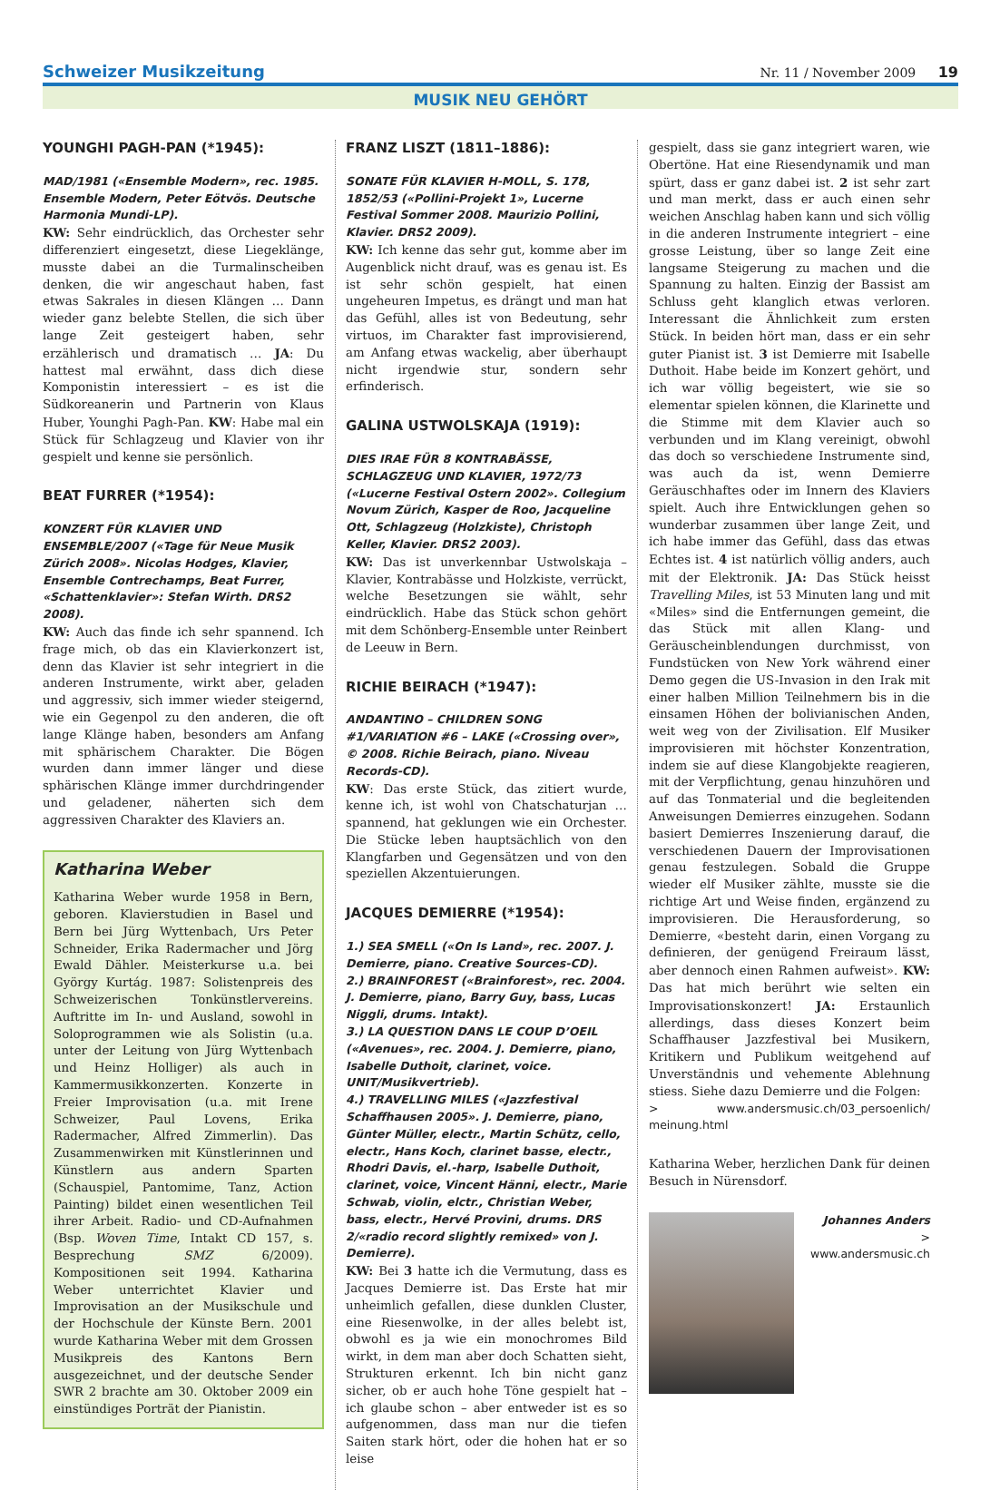Schweizer Musikzeitung
Nr. 11 / November 2009 19
MUSIK NEU GEHÖRT
YOUNGHI PAGH-PAN (*1945):
MAD/1981 («Ensemble Modern», rec. 1985. Ensemble Modern, Peter Eötvös. Deutsche Harmonia Mundi-LP).
KW: Sehr eindrücklich, das Orchester sehr differenziert eingesetzt, diese Liegeklänge, musste dabei an die Turmalinscheiben denken, die wir angeschaut haben, fast etwas Sakrales in diesen Klängen … Dann wieder ganz belebte Stellen, die sich über lange Zeit gesteigert haben, sehr erzählerisch und dramatisch … JA: Du hattest mal erwähnt, dass dich diese Komponistin interessiert – es ist die Südkoreanerin und Partnerin von Klaus Huber, Younghi Pagh-Pan. KW: Habe mal ein Stück für Schlagzeug und Klavier von ihr gespielt und kenne sie persönlich.
BEAT FURRER (*1954):
KONZERT FÜR KLAVIER UND ENSEMBLE/2007 («Tage für Neue Musik Zürich 2008». Nicolas Hodges, Klavier, Ensemble Contrechamps, Beat Furrer, «Schattenklavier»: Stefan Wirth. DRS2 2008).
KW: Auch das finde ich sehr spannend. Ich frage mich, ob das ein Klavierkonzert ist, denn das Klavier ist sehr integriert in die anderen Instrumente, wirkt aber, geladen und aggressiv, sich immer wieder steigernd, wie ein Gegenpol zu den anderen, die oft lange Klänge haben, besonders am Anfang mit sphärischem Charakter. Die Bögen wurden dann immer länger und diese sphärischen Klänge immer durchdringender und geladener, näherten sich dem aggressiven Charakter des Klaviers an.
Katharina Weber
Katharina Weber wurde 1958 in Bern, geboren. Klavierstudien in Basel und Bern bei Jürg Wyttenbach, Urs Peter Schneider, Erika Radermacher und Jörg Ewald Dähler. Meisterkurse u.a. bei György Kurtág. 1987: Solistenpreis des Schweizerischen Tonkünstlervereins. Auftritte im In- und Ausland, sowohl in Soloprogrammen wie als Solistin (u.a. unter der Leitung von Jürg Wyttenbach und Heinz Holliger) als auch in Kammermusikkonzerten. Konzerte in Freier Improvisation (u.a. mit Irene Schweizer, Paul Lovens, Erika Radermacher, Alfred Zimmerlin). Das Zusammenwirken mit Künstlerinnen und Künstlern aus andern Sparten (Schauspiel, Pantomime, Tanz, Action Painting) bildet einen wesentlichen Teil ihrer Arbeit. Radio- und CD-Aufnahmen (Bsp. Woven Time, Intakt CD 157, s. Besprechung SMZ 6/2009). Kompositionen seit 1994. Katharina Weber unterrichtet Klavier und Improvisation an der Musikschule und der Hochschule der Künste Bern. 2001 wurde Katharina Weber mit dem Grossen Musikpreis des Kantons Bern ausgezeichnet, und der deutsche Sender SWR 2 brachte am 30. Oktober 2009 ein einstündiges Porträt der Pianistin.
FRANZ LISZT (1811–1886):
SONATE FÜR KLAVIER H-MOLL, S. 178, 1852/53 («Pollini-Projekt 1», Lucerne Festival Sommer 2008. Maurizio Pollini, Klavier. DRS2 2009).
KW: Ich kenne das sehr gut, komme aber im Augenblick nicht drauf, was es genau ist. Es ist sehr schön gespielt, hat einen ungeheuren Impetus, es drängt und man hat das Gefühl, alles ist von Bedeutung, sehr virtuos, im Charakter fast improvisierend, am Anfang etwas wackelig, aber überhaupt nicht irgendwie stur, sondern sehr erfinderisch.
GALINA USTWOLSKAJA (1919):
DIES IRAE FÜR 8 KONTRABÄSSE, SCHLAGZEUG UND KLAVIER, 1972/73 («Lucerne Festival Ostern 2002». Collegium Novum Zürich, Kasper de Roo, Jacqueline Ott, Schlagzeug (Holzkiste), Christoph Keller, Klavier. DRS2 2003).
KW: Das ist unverkennbar Ustwolskaja – Klavier, Kontrabässe und Holzkiste, verrückt, welche Besetzungen sie wählt, sehr eindrücklich. Habe das Stück schon gehört mit dem Schönberg-Ensemble unter Reinbert de Leeuw in Bern.
RICHIE BEIRACH (*1947):
ANDANTINO – CHILDREN SONG #1/VARIATION #6 – LAKE («Crossing over», © 2008. Richie Beirach, piano. Niveau Records-CD).
KW: Das erste Stück, das zitiert wurde, kenne ich, ist wohl von Chatschaturjan … spannend, hat geklungen wie ein Orchester. Die Stücke leben hauptsächlich von den Klangfarben und Gegensätzen und von den speziellen Akzentuierungen.
JACQUES DEMIERRE (*1954):
1.) SEA SMELL («On Is Land», rec. 2007. J. Demierre, piano. Creative Sources-CD).
2.) BRAINFOREST («Brainforest», rec. 2004. J. Demierre, piano, Barry Guy, bass, Lucas Niggli, drums. Intakt).
3.) LA QUESTION DANS LE COUP D’OEIL («Avenues», rec. 2004. J. Demierre, piano, Isabelle Duthoit, clarinet, voice. UNIT/Musikvertrieb).
4.) TRAVELLING MILES («Jazzfestival Schaffhausen 2005». J. Demierre, piano, Günter Müller, electr., Martin Schütz, cello, electr., Hans Koch, clarinet basse, electr., Rhodri Davis, el.-harp, Isabelle Duthoit, clarinet, voice, Vincent Hänni, electr., Marie Schwab, violin, elctr., Christian Weber, bass, electr., Hervé Provini, drums. DRS 2/«radio record slightly remixed» von J. Demierre).
KW: Bei 3 hatte ich die Vermutung, dass es Jacques Demierre ist. Das Erste hat mir unheimlich gefallen, diese dunklen Cluster, eine Riesenwolke, in der alles belebt ist, obwohl es ja wie ein monochromes Bild wirkt, in dem man aber doch Schatten sieht, Strukturen erkennt. Ich bin nicht ganz sicher, ob er auch hohe Töne gespielt hat – ich glaube schon – aber entweder ist es so aufgenommen, dass man nur die tiefen Saiten stark hört, oder die hohen hat er so leise
gespielt, dass sie ganz integriert waren, wie Obertöne. Hat eine Riesendynamik und man spürt, dass er ganz dabei ist. 2 ist sehr zart und man merkt, dass er auch einen sehr weichen Anschlag haben kann und sich völlig in die anderen Instrumente integriert – eine grosse Leistung, über so lange Zeit eine langsame Steigerung zu machen und die Spannung zu halten. Einzig der Bassist am Schluss geht klanglich etwas verloren. Interessant die Ähnlichkeit zum ersten Stück. In beiden hört man, dass er ein sehr guter Pianist ist. 3 ist Demierre mit Isabelle Duthoit. Habe beide im Konzert gehört, und ich war völlig begeistert, wie sie so elementar spielen können, die Klarinette und die Stimme mit dem Klavier auch so verbunden und im Klang vereinigt, obwohl das doch so verschiedene Instrumente sind, was auch da ist, wenn Demierre Geräuschhaftes oder im Innern des Klaviers spielt. Auch ihre Entwicklungen gehen so wunderbar zusammen über lange Zeit, und ich habe immer das Gefühl, dass das etwas Echtes ist. 4 ist natürlich völlig anders, auch mit der Elektronik. JA: Das Stück heisst Travelling Miles, ist 53 Minuten lang und mit «Miles» sind die Entfernungen gemeint, die das Stück mit allen Klang- und Geräuscheinblendungen durchmisst, von Fundstücken von New York während einer Demo gegen die US-Invasion in den Irak mit einer halben Million Teilnehmern bis in die einsamen Höhen der bolivianischen Anden, weit weg von der Zivilisation. Elf Musiker improvisieren mit höchster Konzentration, indem sie auf diese Klangobjekte reagieren, mit der Verpflichtung, genau hinzuhören und auf das Tonmaterial und die begleitenden Anweisungen Demierres einzugehen. Sodann basiert Demierres Inszenierung darauf, die verschiedenen Dauern der Improvisationen genau festzulegen. Sobald die Gruppe wieder elf Musiker zählte, musste sie die richtige Art und Weise finden, ergänzend zu improvisieren. Die Herausforderung, so Demierre, «besteht darin, einen Vorgang zu definieren, der genügend Freiraum lässt, aber dennoch einen Rahmen aufweist». KW: Das hat mich berührt wie selten ein Improvisationskonzert! JA: Erstaunlich allerdings, dass dieses Konzert beim Schaffhauser Jazzfestival bei Musikern, Kritikern und Publikum weitgehend auf Unverständnis und vehemente Ablehnung stiess. Siehe dazu Demierre und die Folgen:
> www.andersmusic.ch/03_persoenlich/ meinung.html
Katharina Weber, herzlichen Dank für deinen Besuch in Nürensdorf.
Johannes Anders
> www.andersmusic.ch